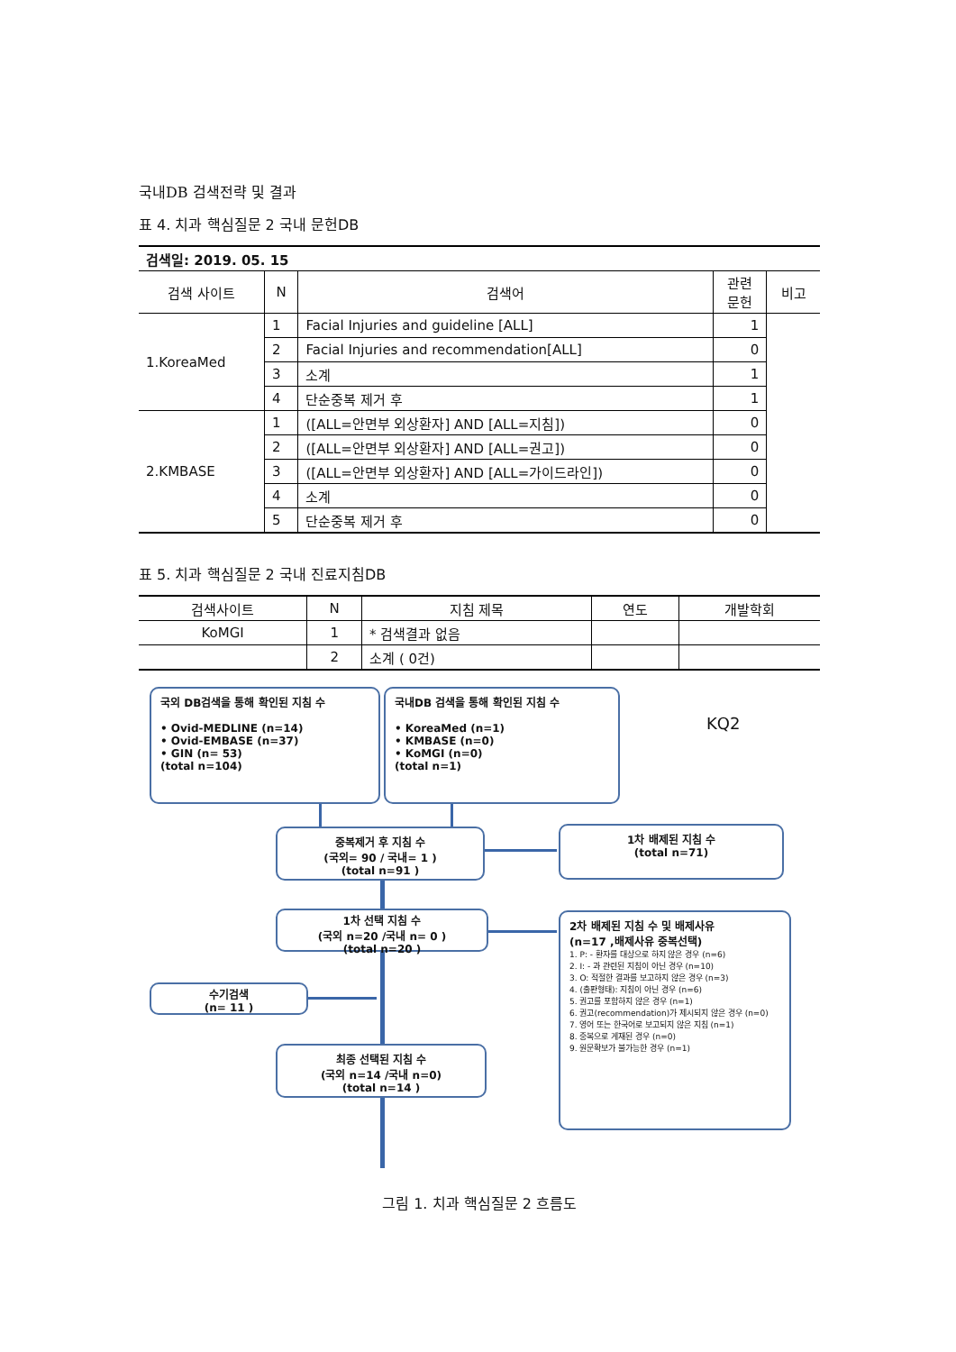국내DB 검색전략 및 결과
표 4. 치과 핵심질문 2 국내 문헌DB
| 검색일: 2019. 05. 15 | | | | |
| 검색 사이트 | N | 검색어 | 관련 문헌 | 비고 |
| 1.KoreaMed | 1 | Facial Injuries and guideline [ALL] | 1 | |
| | 2 | Facial Injuries and recommendation[ALL] | 0 | |
| | 3 | 소계 | 1 | |
| | 4 | 단순중복 제거 후 | 1 | |
| 2.KMBASE | 1 | ([ALL=안면부 외상환자] AND [ALL=지침]) | 0 | |
| | 2 | ([ALL=안면부 외상환자] AND [ALL=권고]) | 0 | |
| | 3 | ([ALL=안면부 외상환자] AND [ALL=가이드라인]) | 0 | |
| | 4 | 소계 | 0 | |
| | 5 | 단순중복 제거 후 | 0 | |
표 5. 치과 핵심질문 2 국내 진료지침DB
| 검색사이트 | N | 지침 제목 | 연도 | 개발학회 |
| --- | --- | --- | --- | --- |
| KoMGI | 1 | * 검색결과 없음 | | |
| | 2 | 소계 ( 0건) | | |
국외 DB검색을 통해 확인된 지침 수
• Ovid-MEDLINE (n=14)
• Ovid-EMBASE (n=37)
• GIN (n= 53)
(total n=104)
국내DB 검색을 통해 확인된 지침 수
• KoreaMed (n=1)
• KMBASE (n=0)
• KoMGI (n=0)
(total n=1)
KQ2
중복제거 후 지침 수
(국외= 90 / 국내= 1 )
(total n=91 )
1차 배제된 지침 수
(total n=71)
1차 선택 지침 수
(국외 n=20 /국내 n= 0 )
(total n=20 )
2차 배제된 지침 수 및 배제사유
(n=17 ,배제사유 중복선택)
1. P: - 환자를 대상으로 하지 않은 경우 (n=6)
2. I: - 과 관련된 지침이 아닌 경우 (n=10)
3. O: 적절한 결과를 보고하지 않은 경우 (n=3)
4. (출판형태): 지침이 아닌 경우 (n=6)
5. 권고를 포함하지 않은 경우 (n=1)
6. 권고(recommendation)가 제시되지 않은 경우 (n=0)
7. 영어 또는 한국어로 보고되지 않은 지침 (n=1)
8. 중복으로 게재된 경우 (n=0)
9. 원문확보가 불가능한 경우 (n=1)
수기검색
(n= 11 )
최종 선택된 지침 수
(국외 n=14 /국내 n=0)
(total n=14 )
그림 1. 치과 핵심질문 2 흐름도